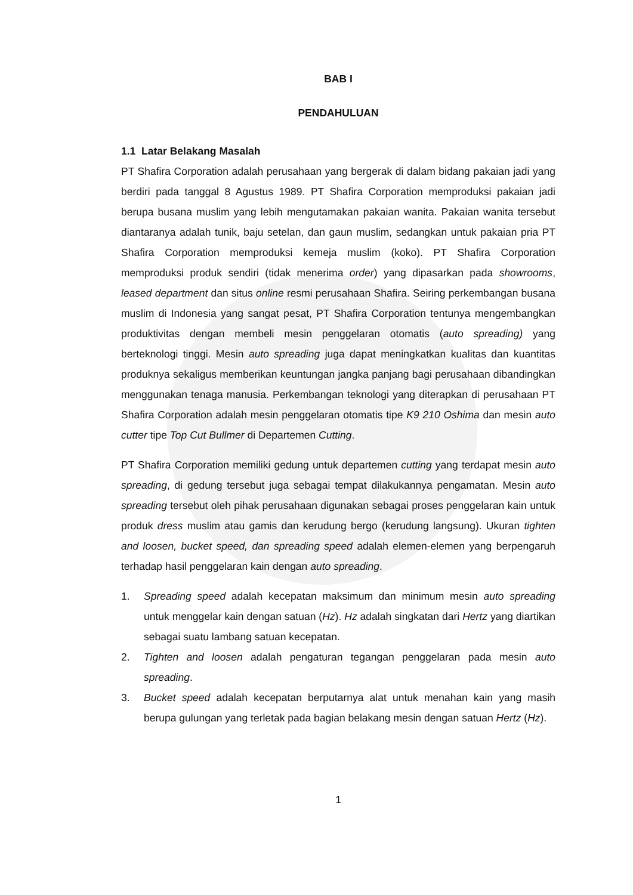BAB I
PENDAHULUAN
1.1 Latar Belakang Masalah
PT Shafira Corporation adalah perusahaan yang bergerak di dalam bidang pakaian jadi yang berdiri pada tanggal 8 Agustus 1989. PT Shafira Corporation memproduksi pakaian jadi berupa busana muslim yang lebih mengutamakan pakaian wanita. Pakaian wanita tersebut diantaranya adalah tunik, baju setelan, dan gaun muslim, sedangkan untuk pakaian pria PT Shafira Corporation memproduksi kemeja muslim (koko). PT Shafira Corporation memproduksi produk sendiri (tidak menerima order) yang dipasarkan pada showrooms, leased department dan situs online resmi perusahaan Shafira. Seiring perkembangan busana muslim di Indonesia yang sangat pesat, PT Shafira Corporation tentunya mengembangkan produktivitas dengan membeli mesin penggelaran otomatis (auto spreading) yang berteknologi tinggi. Mesin auto spreading juga dapat meningkatkan kualitas dan kuantitas produknya sekaligus memberikan keuntungan jangka panjang bagi perusahaan dibandingkan menggunakan tenaga manusia. Perkembangan teknologi yang diterapkan di perusahaan PT Shafira Corporation adalah mesin penggelaran otomatis tipe K9 210 Oshima dan mesin auto cutter tipe Top Cut Bullmer di Departemen Cutting.
PT Shafira Corporation memiliki gedung untuk departemen cutting yang terdapat mesin auto spreading, di gedung tersebut juga sebagai tempat dilakukannya pengamatan. Mesin auto spreading tersebut oleh pihak perusahaan digunakan sebagai proses penggelaran kain untuk produk dress muslim atau gamis dan kerudung bergo (kerudung langsung). Ukuran tighten and loosen, bucket speed, dan spreading speed adalah elemen-elemen yang berpengaruh terhadap hasil penggelaran kain dengan auto spreading.
1. Spreading speed adalah kecepatan maksimum dan minimum mesin auto spreading untuk menggelar kain dengan satuan (Hz). Hz adalah singkatan dari Hertz yang diartikan sebagai suatu lambang satuan kecepatan.
2. Tighten and loosen adalah pengaturan tegangan penggelaran pada mesin auto spreading.
3. Bucket speed adalah kecepatan berputarnya alat untuk menahan kain yang masih berupa gulungan yang terletak pada bagian belakang mesin dengan satuan Hertz (Hz).
1